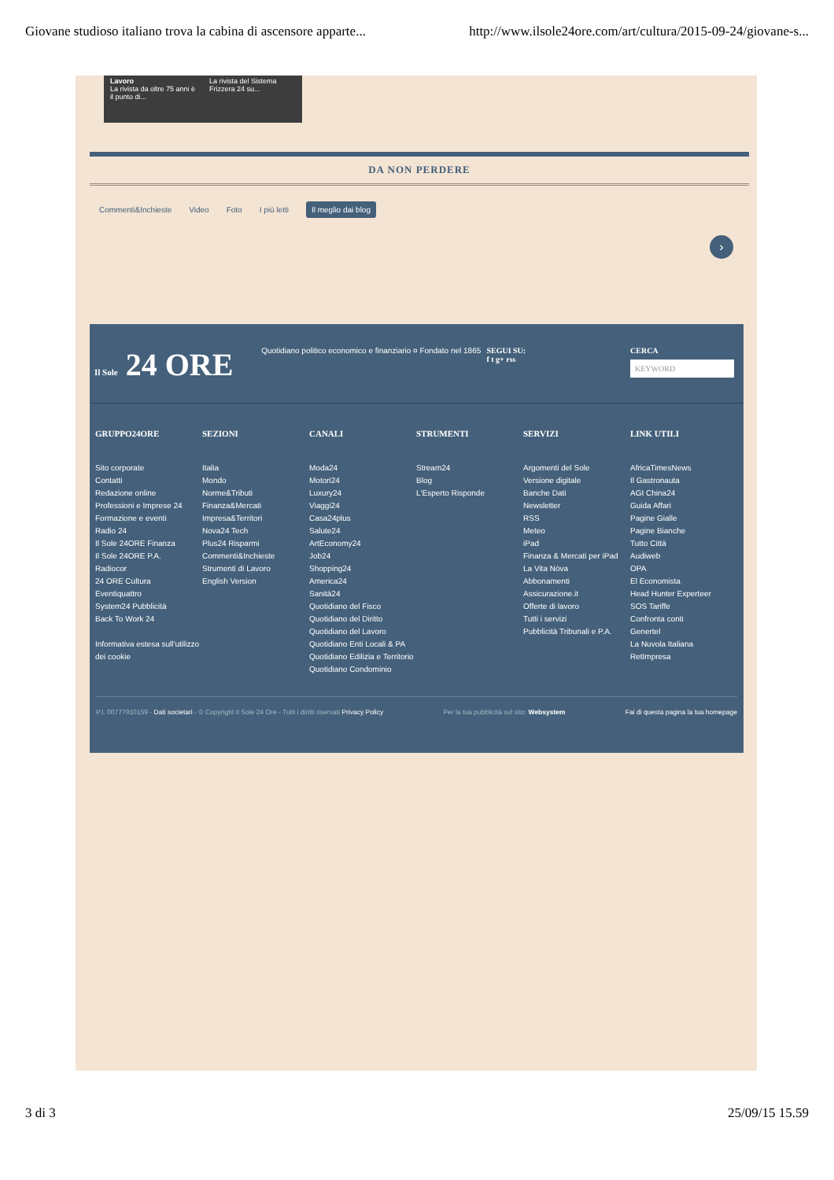Giovane studioso italiano trova la cabina di ascensore apparte... http://www.ilsole24ore.com/art/cultura/2015-09-24/giovane-s...
Lavoro
La rivista da oltre 75 anni è il punto di...
La rivista del Sistema Frizzera 24 su...
DA NON PERDERE
Commenti&Inchieste Video Foto I più letti Il meglio dai blog
›
Il Sole 24 ORE
Quotidiano politico economico e finanziario ¤ Fondato nel 1865
SEGUI SU:
f t g+ rss
CERCA
KEYWORD
GRUPPO24ORE
Sito corporate
Contatti
Redazione online
Professioni e Imprese 24
Formazione e eventi
Radio 24
Il Sole 24ORE Finanza
Il Sole 24ORE P.A.
Radiocor
24 ORE Cultura
Eventiquattro
System24 Pubblicità
Back To Work 24
Informativa estesa sull'utilizzo dei cookie
SEZIONI
Italia
Mondo
Norme&Tributi
Finanza&Mercati
Impresa&Territori
Nova24 Tech
Plus24 Risparmi
Commenti&Inchieste
Strumenti di Lavoro
English Version
CANALI
Moda24
Motori24
Luxury24
Viaggi24
Casa24plus
Salute24
ArtEconomy24
Job24
Shopping24
America24
Sanità24
Quotidiano del Fisco
Quotidiano del Diritto
Quotidiano del Lavoro
Quotidiano Enti Locali & PA
Quotidiano Edilizia e Territorio
Quotidiano Condominio
STRUMENTI
Stream24
Blog
L'Esperto Risponde
SERVIZI
Argomenti del Sole
Versione digitale
Banche Dati
Newsletter
RSS
Meteo
iPad
Finanza & Mercati per iPad
La Vita Nòva
Abbonamenti
Assicurazione.it
Offerte di lavoro
Tutti i servizi
Pubblicità Tribunali e P.A.
LINK UTILI
AfricaTimesNews
Il Gastronauta
AGI China24
Guida Affari
Pagine Gialle
Pagine Bianche
Tutto Città
Audiweb
OPA
El Economista
Head Hunter Experteer
SOS Tariffe
Confronta conti
Genertel
La Nuvola Italiana
RetImpresa
P.I. 00777910159 - Dati societari - © Copyright Il Sole 24 Ore - Tutti i diritti riservati Privacy Policy Per la tua pubblicità sul sito: Websystem Fai di questa pagina la tua homepage
3 di 3 25/09/15 15.59